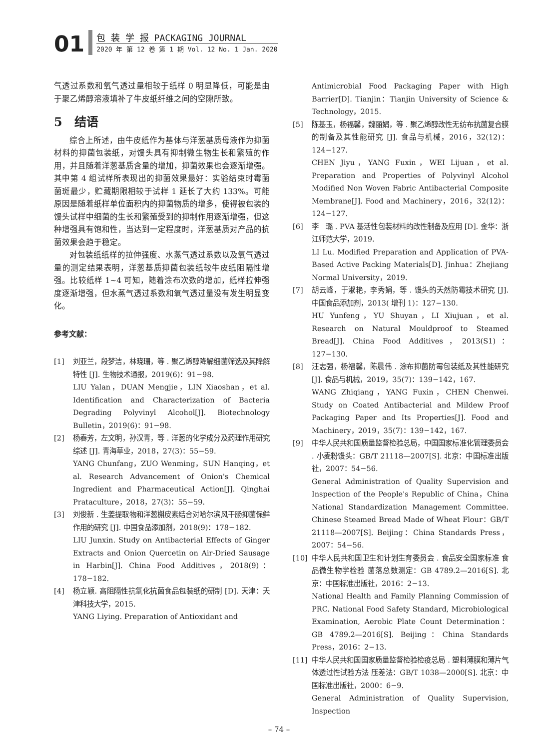01
包 装 学 报 PACKAGING JOURNAL
2020 年 第 12 卷 第 1 期 Vol. 12 No. 1 Jan. 2020
气透过系数和氧气透过量相较于纸样 0 明显降低，可能是由于聚乙烯醇溶液填补了牛皮纸纤维之间的空隙所致。
5　结语
综合上所述，由牛皮纸作为基体与洋葱基质母液作为抑菌材料的抑菌包装纸，对馒头具有抑制微生物生长和繁殖的作用，并且随着洋葱基质含量的增加，抑菌效果也会逐渐增强。其中第 4 组试样所表现出的抑菌效果最好：实验结束时霉菌菌斑最少，贮藏期限相较于试样 1 延长了大约 133%。可能原因是随着纸样单位面积内的抑菌物质的增多，使得被包装的馒头试样中细菌的生长和繁殖受到的抑制作用逐渐增强，但这种增强具有饱和性，当达到一定程度时，洋葱基质对产品的抗菌效果会趋于稳定。
对包装纸纸样的拉伸强度、水蒸气透过系数以及氧气透过量的测定结果表明，洋葱基质抑菌包装纸较牛皮纸阻隔性增强。比较纸样 1~4 可知，随着涂布次数的增加，纸样拉伸强度逐渐增强，但水蒸气透过系数和氧气透过量没有发生明显变化。
参考文献：
[1] 刘亚兰，段梦洁，林晓珊，等 . 聚乙烯醇降解细菌筛选及其降解特性 [J]. 生物技术通报，2019(6)：91−98.
LIU Yalan，DUAN Mengjie，LIN Xiaoshan，et al. Identification and Characterization of Bacteria Degrading Polyvinyl Alcohol[J]. Biotechnology Bulletin，2019(6)：91−98.
[2] 杨春芳，左文明，孙汉青，等 . 洋葱的化学成分及药理作用研究综述 [J]. 青海草业，2018，27(3)：55−59.
YANG Chunfang，ZUO Wenming，SUN Hanqing，et al. Research Advancement of Onion's Chemical Ingredient and Pharmaceutical Action[J]. Qinghai Prataculture，2018，27(3)：55−59.
[3] 刘俊新 . 生姜提取物和洋葱槲皮素结合对哈尔滨风干肠抑菌保鲜作用的研究 [J]. 中国食品添加剂，2018(9)：178−182.
LIU Junxin. Study on Antibacterial Effects of Ginger Extracts and Onion Quercetin on Air-Dried Sausage in Harbin[J]. China Food Additives，2018(9)：178−182.
[4] 杨立颖. 高阻隔性抗氧化抗菌食品包装纸的研制 [D]. 天津：天津科技大学，2015.
YANG Liying. Preparation of Antioxidant and
Antimicrobial Food Packaging Paper with High Barrier[D]. Tianjin：Tianjin University of Science & Technology，2015.
[5] 陈基玉，杨福馨，魏丽娟，等 . 聚乙烯醇改性无纺布抗菌复合膜的制备及其性能研究 [J]. 食品与机械，2016，32(12)：124−127.
CHEN Jiyu，YANG Fuxin，WEI Lijuan，et al. Preparation and Properties of Polyvinyl Alcohol Modified Non Woven Fabric Antibacterial Composite Membrane[J]. Food and Machinery，2016，32(12)：124−127.
[6] 李　璐 . PVA 基活性包装材料的改性制备及应用 [D]. 金华：浙江师范大学，2019.
LI Lu. Modified Preparation and Application of PVA-Based Active Packing Materials[D]. Jinhua：Zhejiang Normal University，2019.
[7] 胡云峰，于淑艳，李秀娟，等 . 馒头的天然防霉技术研究 [J]. 中国食品添加剂，2013( 增刊 1)：127−130.
HU Yunfeng，YU Shuyan，LI Xiujuan，et al. Research on Natural Mouldproof to Steamed Bread[J]. China Food Additives，2013(S1)：127−130.
[8] 汪志强，杨福馨，陈晨伟 . 涂布抑菌防霉包装纸及其性能研究 [J]. 食品与机械，2019，35(7)：139−142，167.
WANG Zhiqiang，YANG Fuxin，CHEN Chenwei. Study on Coated Antibacterial and Mildew Proof Packaging Paper and Its Properties[J]. Food and Machinery，2019，35(7)：139−142，167.
[9] 中华人民共和国质量监督检验总局，中国国家标准化管理委员会 . 小麦粉馒头：GB/T 21118—2007[S]. 北京：中国标准出版社，2007：54−56.
General Administration of Quality Supervision and Inspection of the People's Republic of China，China National Standardization Management Committee. Chinese Steamed Bread Made of Wheat Flour：GB/T 21118—2007[S]. Beijing：China Standards Press，2007：54−56.
[10] 中华人民共和国卫生和计划生育委员会 . 食品安全国家标准 食品微生物学检验 菌落总数测定：GB 4789.2—2016[S]. 北京：中国标准出版社，2016：2−13.
National Health and Family Planning Commission of PRC. National Food Safety Standard, Microbiological Examination, Aerobic Plate Count Determination：GB 4789.2—2016[S]. Beijing：China Standards Press，2016：2−13.
[11] 中华人民共和国国家质量监督检验检疫总局 . 塑料薄膜和薄片气体透过性试验方法 压差法：GB/T 1038—2000[S]. 北京：中国标准出版社，2000：6−9.
General Administration of Quality Supervision, Inspection
– 74 –